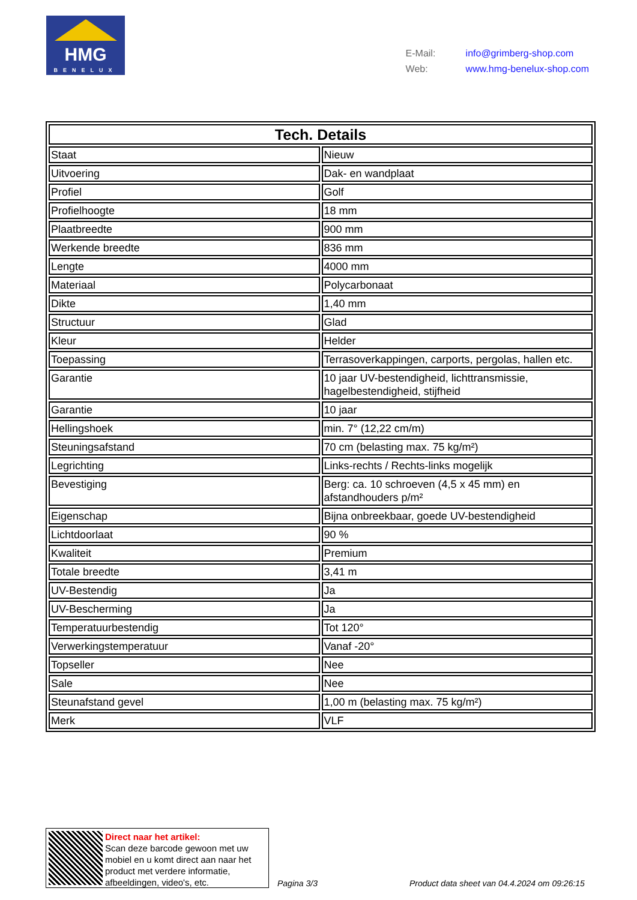HMG
BENELUX
E-Mail: info@grimberg-shop.com
Web: www.hmg-benelux-shop.com
| Tech. Details | |
| --- | --- |
| Staat | Nieuw |
| Uitvoering | Dak- en wandplaat |
| Profiel | Golf |
| Profielhoogte | 18 mm |
| Plaatbreedte | 900 mm |
| Werkende breedte | 836 mm |
| Lengte | 4000 mm |
| Materiaal | Polycarbonaat |
| Dikte | 1,40 mm |
| Structuur | Glad |
| Kleur | Helder |
| Toepassing | Terrasoverkappingen, carports, pergolas, hallen etc. |
| Garantie | 10 jaar UV-bestendigheid, lichttransmissie, hagelbestendigheid, stijfheid |
| Garantie | 10 jaar |
| Hellingshoek | min. 7° (12,22 cm/m) |
| Steuningsafstand | 70 cm (belasting max. 75 kg/m²) |
| Legrichting | Links-rechts / Rechts-links mogelijk |
| Bevestiging | Berg: ca. 10 schroeven (4,5 x 45 mm) en afstandhouders p/m² |
| Eigenschap | Bijna onbreekbaar, goede UV-bestendigheid |
| Lichtdoorlaat | 90 % |
| Kwaliteit | Premium |
| Totale breedte | 3,41 m |
| UV-Bestendig | Ja |
| UV-Bescherming | Ja |
| Temperatuurbestendig | Tot 120° |
| Verwerkingstemperatuur | Vanaf -20° |
| Topseller | Nee |
| Sale | Nee |
| Steunafstand gevel | 1,00 m (belasting max. 75 kg/m²) |
| Merk | VLF |
Direct naar het artikel:
Scan deze barcode gewoon met uw mobiel en u komt direct aan naar het product met verdere informatie, afbeeldingen, video's, etc.
Pagina 3/3
Product data sheet van 04.4.2024 om 09:26:15